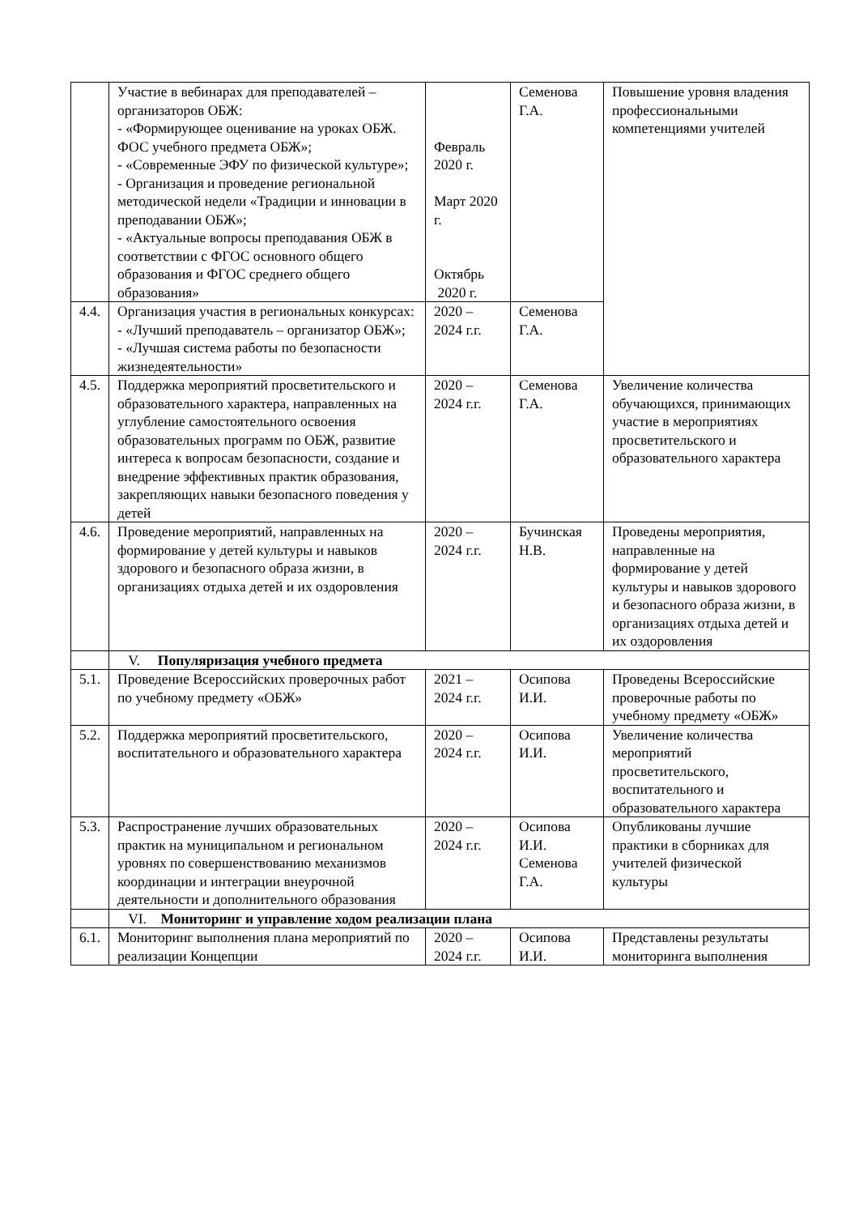| | Участие в вебинарах для преподавателей – организаторов ОБЖ: - «Формирующее оценивание на уроках ОБЖ. ФОС учебного предмета ОБЖ»; - «Современные ЭФУ по физической культуре»; - Организация и проведение региональной методической недели «Традиции и инновации в преподавании ОБЖ»; - «Актуальные вопросы преподавания ОБЖ в соответствии с ФГОС основного общего образования и ФГОС среднего общего образования» | Февраль 2020 г. Март 2020 г. Октябрь 2020 г. | Семенова Г.А. | Повышение уровня владения профессиональными компетенциями учителей |
| 4.4. | Организация участия в региональных конкурсах: - «Лучший преподаватель – организатор ОБЖ»; - «Лучшая система работы по безопасности жизнедеятельности» | 2020 – 2024 г.г. | Семенова Г.А. | |
| 4.5. | Поддержка мероприятий просветительского и образовательного характера, направленных на углубление самостоятельного освоения образовательных программ по ОБЖ, развитие интереса к вопросам безопасности, создание и внедрение эффективных практик образования, закрепляющих навыки безопасного поведения у детей | 2020 – 2024 г.г. | Семенова Г.А. | Увеличение количества обучающихся, принимающих участие в мероприятиях просветительского и образовательного характера |
| 4.6. | Проведение мероприятий, направленных на формирование у детей культуры и навыков здорового и безопасного образа жизни, в организациях отдыха детей и их оздоровления | 2020 – 2024 г.г. | Бучинская Н.В. | Проведены мероприятия, направленные на формирование у детей культуры и навыков здорового и безопасного образа жизни, в организациях отдыха детей и их оздоровления |
| | V. Популяризация учебного предмета | | | |
| 5.1. | Проведение Всероссийских проверочных работ по учебному предмету «ОБЖ» | 2021 – 2024 г.г. | Осипова И.И. | Проведены Всероссийские проверочные работы по учебному предмету «ОБЖ» |
| 5.2. | Поддержка мероприятий просветительского, воспитательного и образовательного характера | 2020 – 2024 г.г. | Осипова И.И. | Увеличение количества мероприятий просветительского, воспитательного и образовательного характера |
| 5.3. | Распространение лучших образовательных практик на муниципальном и региональном уровнях по совершенствованию механизмов координации и интеграции внеурочной деятельности и дополнительного образования | 2020 – 2024 г.г. | Осипова И.И. Семенова Г.А. | Опубликованы лучшие практики в сборниках для учителей физической культуры |
| | VI. Мониторинг и управление ходом реализации плана | | | |
| 6.1. | Мониторинг выполнения плана мероприятий по реализации Концепции | 2020 – 2024 г.г. | Осипова И.И. | Представлены результаты мониторинга выполнения |